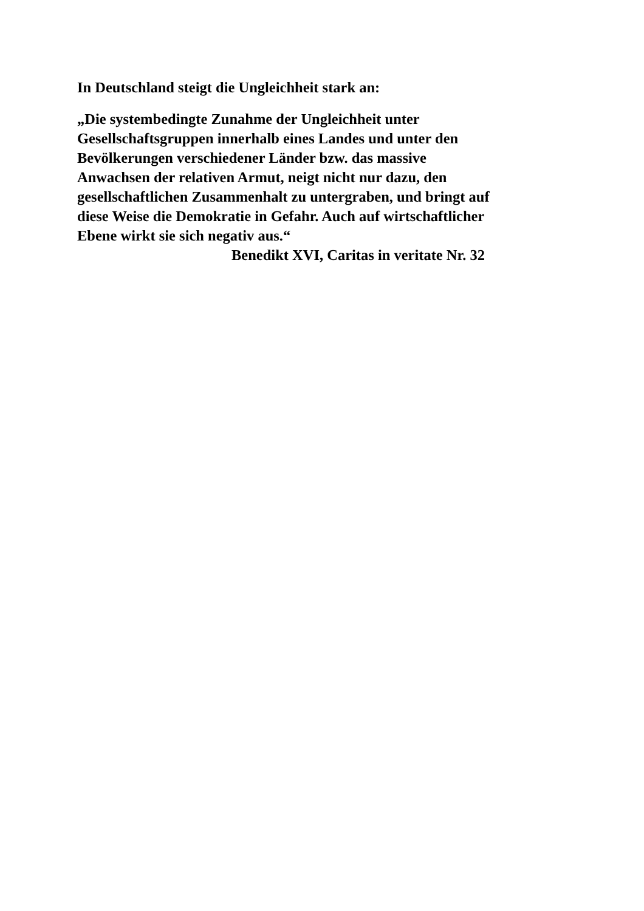In Deutschland steigt die Ungleichheit stark an:
„Die systembedingte Zunahme der Ungleichheit unter
Gesellschaftsgruppen innerhalb eines Landes und unter den
Bevölkerungen verschiedener Länder bzw. das massive
Anwachsen der relativen Armut, neigt nicht nur dazu, den
gesellschaftlichen Zusammenhalt zu untergraben, und bringt auf
diese Weise die Demokratie in Gefahr. Auch auf wirtschaftlicher
Ebene wirkt sie sich negativ aus.“
Benedikt XVI, Caritas in veritate Nr. 32